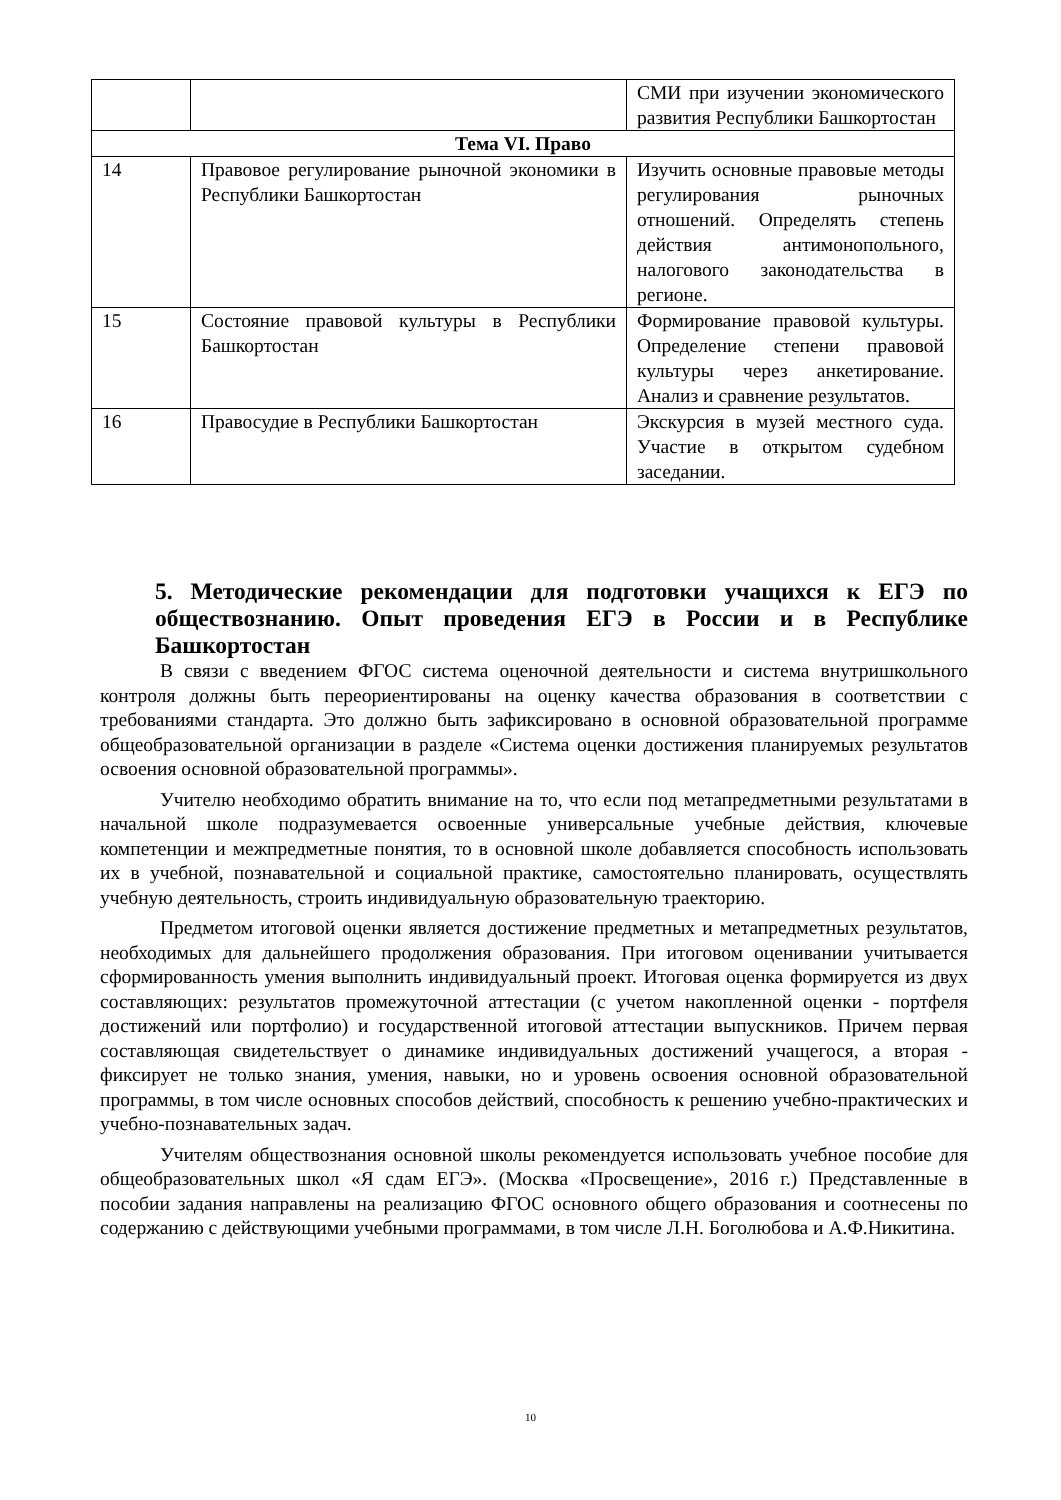| | | СМИ при изучении экономического развития Республики Башкортостан |
| Тема VI. Право | | |
| 14 | Правовое регулирование рыночной экономики в Республики Башкортостан | Изучить основные правовые методы регулирования рыночных отношений. Определять степень действия антимонопольного, налогового законодательства в регионе. |
| 15 | Состояние правовой культуры в Республики Башкортостан | Формирование правовой культуры. Определение степени правовой культуры через анкетирование. Анализ и сравнение результатов. |
| 16 | Правосудие в Республики Башкортостан | Экскурсия в музей местного суда. Участие в открытом судебном заседании. |
5. Методические рекомендации для подготовки учащихся к ЕГЭ по обществознанию. Опыт проведения ЕГЭ в России и в Республике Башкортостан
В связи с введением ФГОС система оценочной деятельности и система внутришкольного контроля должны быть переориентированы на оценку качества образования в соответствии с требованиями стандарта. Это должно быть зафиксировано в основной образовательной программе общеобразовательной организации в разделе «Система оценки достижения планируемых результатов освоения основной образовательной программы».
Учителю необходимо обратить внимание на то, что если под метапредметными результатами в начальной школе подразумевается освоенные универсальные учебные действия, ключевые компетенции и межпредметные понятия, то в основной школе добавляется способность использовать их в учебной, познавательной и социальной практике, самостоятельно планировать, осуществлять учебную деятельность, строить индивидуальную образовательную траекторию.
Предметом итоговой оценки является достижение предметных и метапредметных результатов, необходимых для дальнейшего продолжения образования. При итоговом оценивании учитывается сформированность умения выполнить индивидуальный проект. Итоговая оценка формируется из двух составляющих: результатов промежуточной аттестации (с учетом накопленной оценки - портфеля достижений или портфолио) и государственной итоговой аттестации выпускников. Причем первая составляющая свидетельствует о динамике индивидуальных достижений учащегося, а вторая - фиксирует не только знания, умения, навыки, но и уровень освоения основной образовательной программы, в том числе основных способов действий, способность к решению учебно-практических и учебно-познавательных задач.
Учителям обществознания основной школы рекомендуется использовать учебное пособие для общеобразовательных школ «Я сдам ЕГЭ». (Москва «Просвещение», 2016 г.) Представленные в пособии задания направлены на реализацию ФГОС основного общего образования и соотнесены по содержанию с действующими учебными программами, в том числе Л.Н. Боголюбова и А.Ф.Никитина.
10